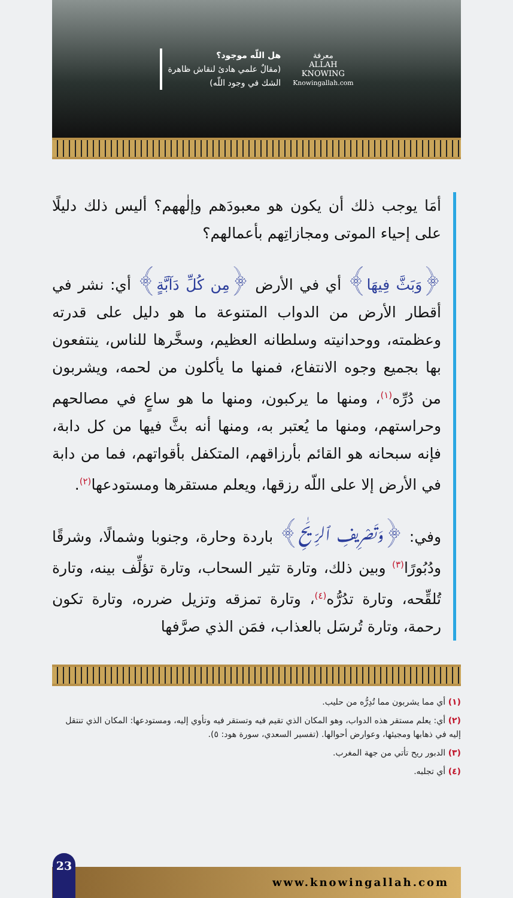هل اللّه موجود؟
(مقالٌ علمي هادئ لنقاش ظاهرة
الشك في وجود اللّه)
معرفة
ALLAH
KNOWING
Knowingallah.com
أمَا يوجب ذلك أن يكون هو معبودَهم وإلٰههم؟ أليس ذلك دليلًا على إحياء الموتى ومجازاتِهم بأعمالهم؟
﴿وَبَثَّ فِيهَا﴾ أي في الأرض ﴿مِن كُلِّ دَآبَّةٍ﴾ أي: نشر في أقطار الأرض من الدواب المتنوعة ما هو دليل على قدرته وعظمته، ووحدانيته وسلطانه العظيم، وسخَّرها للناس، ينتفعون بها بجميع وجوه الانتفاع، فمنها ما يأكلون من لحمه، ويشربون من دُرِّه<sup>(١)</sup>، ومنها ما يركبون، ومنها ما هو ساعٍ في مصالحهم وحراستهم، ومنها ما يُعتبر به، ومنها أنه بثَّ فيها من كل دابة، فإنه سبحانه هو القائم بأرزاقهم، المتكفل بأقواتهم، فما من دابة في الأرض إلا على اللّه رزقها، ويعلم مستقرها ومستودعها<sup>(٢)</sup>.
وفي: ﴿وَتَصْرِيفِ ٱلرِّيَٰحِ﴾ باردة وحارة، وجنوبا وشمالًا، وشرقًا ودُبُورًا<sup>(٣)</sup> وبين ذلك، وتارة تثير السحاب، وتارة تؤلِّف بينه، وتارة تُلقِّحه، وتارة تدُرُّه<sup>(٤)</sup>، وتارة تمزقه وتزيل ضرره، وتارة تكون رحمة، وتارة تُرسَل بالعذاب، فمَن الذي صرَّفها
(١) أي مما يشربون مما تُدِرُّه من حليب.
(٢) أي: يعلم مستقر هذه الدواب، وهو المكان الذي تقيم فيه وتستقر فيه وتأوي إليه، ومستودعها: المكان الذي تنتقل إليه في ذهابها ومجيئها، وعوارض أحوالها. (تفسير السعدي، سورة هود: ٥).
(٣) الدبور ريح تأتي من جهة المغرب.
(٤) أي تجلبه.
www.knowingallah.com 23